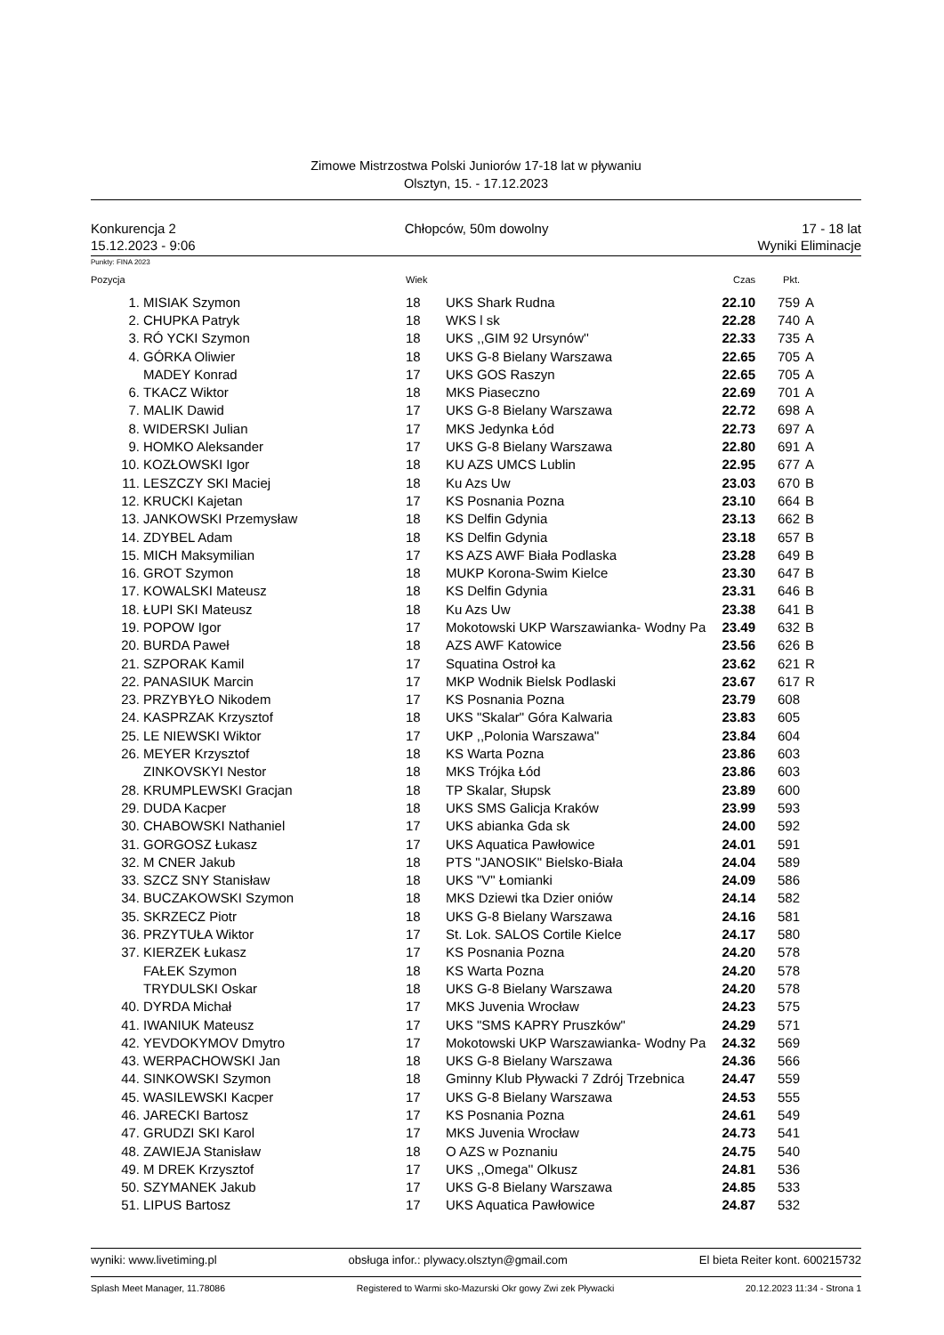Zimowe Mistrzostwa Polski Juniorów 17-18 lat w pływaniu
Olsztyn, 15. - 17.12.2023
Konkurencja 2
15.12.2023 - 9:06
Chłopców, 50m dowolny 17 - 18 lat
Wyniki Eliminacje
Punkty: FINA 2023
| Pozycja | | Wiek | | Czas | Pkt. | |
| --- | --- | --- | --- | --- | --- | --- |
| 1. | MISIAK Szymon | 18 | UKS Shark Rudna | 22.10 | 759 | A |
| 2. | CHUPKA Patryk | 18 | WKS l sk | 22.28 | 740 | A |
| 3. | RÓ YCKI Szymon | 18 | UKS ,,GIM 92 Ursynów'' | 22.33 | 735 | A |
| 4. | GÓRKA Oliwier | 18 | UKS G-8 Bielany Warszawa | 22.65 | 705 | A |
| | MADEY Konrad | 17 | UKS GOS Raszyn | 22.65 | 705 | A |
| 6. | TKACZ Wiktor | 18 | MKS Piaseczno | 22.69 | 701 | A |
| 7. | MALIK Dawid | 17 | UKS G-8 Bielany Warszawa | 22.72 | 698 | A |
| 8. | WIDERSKI Julian | 17 | MKS Jedynka Łód | 22.73 | 697 | A |
| 9. | HOMKO Aleksander | 17 | UKS G-8 Bielany Warszawa | 22.80 | 691 | A |
| 10. | KOZŁOWSKI Igor | 18 | KU AZS UMCS Lublin | 22.95 | 677 | A |
| 11. | LESZCZY SKI Maciej | 18 | Ku Azs Uw | 23.03 | 670 | B |
| 12. | KRUCKI Kajetan | 17 | KS Posnania Pozna | 23.10 | 664 | B |
| 13. | JANKOWSKI Przemysław | 18 | KS Delfin Gdynia | 23.13 | 662 | B |
| 14. | ZDYBEL Adam | 18 | KS Delfin Gdynia | 23.18 | 657 | B |
| 15. | MICH Maksymilian | 17 | KS AZS AWF Biała Podlaska | 23.28 | 649 | B |
| 16. | GROT Szymon | 18 | MUKP Korona-Swim Kielce | 23.30 | 647 | B |
| 17. | KOWALSKI Mateusz | 18 | KS Delfin Gdynia | 23.31 | 646 | B |
| 18. | ŁUPI SKI Mateusz | 18 | Ku Azs Uw | 23.38 | 641 | B |
| 19. | POPOW Igor | 17 | Mokotowski UKP Warszawianka- Wodny Pa | 23.49 | 632 | B |
| 20. | BURDA Paweł | 18 | AZS AWF Katowice | 23.56 | 626 | B |
| 21. | SZPORAK Kamil | 17 | Squatina Ostroł ka | 23.62 | 621 | R |
| 22. | PANASIUK Marcin | 17 | MKP Wodnik Bielsk Podlaski | 23.67 | 617 | R |
| 23. | PRZYBYŁO Nikodem | 17 | KS Posnania Pozna | 23.79 | 608 | |
| 24. | KASPRZAK Krzysztof | 18 | UKS "Skalar" Góra Kalwaria | 23.83 | 605 | |
| 25. | LE NIEWSKI Wiktor | 17 | UKP ,,Polonia Warszawa'' | 23.84 | 604 | |
| 26. | MEYER Krzysztof | 18 | KS Warta Pozna | 23.86 | 603 | |
| | ZINKOVSKYI Nestor | 18 | MKS Trójka Łód | 23.86 | 603 | |
| 28. | KRUMPLEWSKI Gracjan | 18 | TP Skalar, Słupsk | 23.89 | 600 | |
| 29. | DUDA Kacper | 18 | UKS SMS Galicja Kraków | 23.99 | 593 | |
| 30. | CHABOWSKI Nathaniel | 17 | UKS abianka Gda sk | 24.00 | 592 | |
| 31. | GORGOSZ Łukasz | 17 | UKS Aquatica Pawłowice | 24.01 | 591 | |
| 32. | M CNER Jakub | 18 | PTS "JANOSIK" Bielsko-Biała | 24.04 | 589 | |
| 33. | SZCZ SNY Stanisław | 18 | UKS "V" Łomianki | 24.09 | 586 | |
| 34. | BUCZAKOWSKI Szymon | 18 | MKS Dziewi tka Dzier oniów | 24.14 | 582 | |
| 35. | SKRZECZ Piotr | 18 | UKS G-8 Bielany Warszawa | 24.16 | 581 | |
| 36. | PRZYTUŁA Wiktor | 17 | St. Lok. SALOS Cortile Kielce | 24.17 | 580 | |
| 37. | KIERZEK Łukasz | 17 | KS Posnania Pozna | 24.20 | 578 | |
| | FAŁEK Szymon | 18 | KS Warta Pozna | 24.20 | 578 | |
| | TRYDULSKI Oskar | 18 | UKS G-8 Bielany Warszawa | 24.20 | 578 | |
| 40. | DYRDA Michał | 17 | MKS Juvenia Wrocław | 24.23 | 575 | |
| 41. | IWANIUK Mateusz | 17 | UKS "SMS KAPRY Pruszków" | 24.29 | 571 | |
| 42. | YEVDOKYMOV Dmytro | 17 | Mokotowski UKP Warszawianka- Wodny Pa | 24.32 | 569 | |
| 43. | WERPACHOWSKI Jan | 18 | UKS G-8 Bielany Warszawa | 24.36 | 566 | |
| 44. | SINKOWSKI Szymon | 18 | Gminny Klub Pływacki 7 Zdrój Trzebnica | 24.47 | 559 | |
| 45. | WASILEWSKI Kacper | 17 | UKS G-8 Bielany Warszawa | 24.53 | 555 | |
| 46. | JARECKI Bartosz | 17 | KS Posnania Pozna | 24.61 | 549 | |
| 47. | GRUDZI SKI Karol | 17 | MKS Juvenia Wrocław | 24.73 | 541 | |
| 48. | ZAWIEJA Stanisław | 18 | O AZS w Poznaniu | 24.75 | 540 | |
| 49. | M DREK Krzysztof | 17 | UKS ,,Omega'' Olkusz | 24.81 | 536 | |
| 50. | SZYMANEK Jakub | 17 | UKS G-8 Bielany Warszawa | 24.85 | 533 | |
| 51. | LIPUS Bartosz | 17 | UKS Aquatica Pawłowice | 24.87 | 532 | |
wyniki: www.livetiming.pl obsługa infor.: plywacy.olsztyn@gmail.com El bieta Reiter kont. 600215732
Splash Meet Manager, 11.78086 Registered to Warmi sko-Mazurski Okr gowy Zwi zek Pływacki 20.12.2023 11:34 - Strona 1